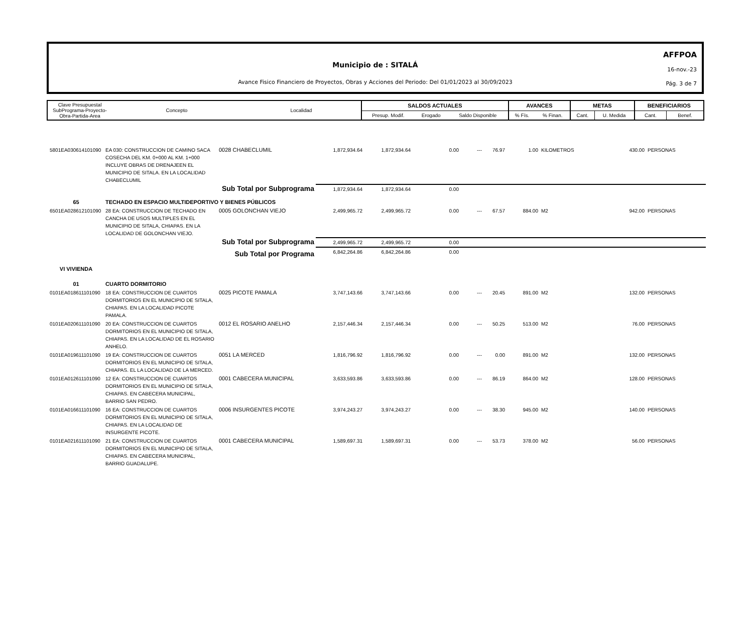AFFPOA
16-nov.-23
Pág. 3 de 7
Municipio de : SITALÁ
Avance Fisico Financiero de Proyectos, Obras y Acciones del Periodo: Del 01/01/2023 al 30/09/2023
| Clave Presupuestal SubPrograma-Proyecto- Obra-Partida-Area | Concepto | Localidad | SALDOS ACTUALES | | | AVANCES | | METAS | | BENEFICIARIOS | |
| | | | Presup. Modif. | Erogado | Saldo Disponible | % Fís. | % Finan. | Cant. | U. Medida | Cant. | Benef. |
| 5801EA030614101090 | EA 030: CONSTRUCCION DE CAMINO SACA COSECHA DEL KM. 0+000 AL KM. 1+000 INCLUYE OBRAS DE DRENAJEEN EL MUNICIPIO DE SITALA. EN LA LOCALIDAD CHABECLUMIL | 0028 CHABECLUMIL | 1,872,934.64 | 1,872,934.64 | 0.00 | --- | 76.97 | 1.00 | KILOMETROS | 430.00 | PERSONAS |
| | Sub Total por Subprograma | | 1,872,934.64 | 1,872,934.64 | 0.00 | | | | | | |
| 65 | TECHADO EN ESPACIO MULTIDEPORTIVO Y BIENES PÚBLICOS | | | | | | | | | | |
| 6501EA028612101090 | 28 EA: CONSTRUCCION DE TECHADO EN CANCHA DE USOS MULTIPLES EN EL MUNICIPIO DE SITALA, CHIAPAS. EN LA LOCALIDAD DE GOLONCHAN VIEJO. | 0005 GOLONCHAN VIEJO | 2,499,965.72 | 2,499,965.72 | 0.00 | --- | 67.57 | 884.00 | M2 | 942.00 | PERSONAS |
| | Sub Total por Subprograma | | 2,499,965.72 | 2,499,965.72 | 0.00 | | | | | | |
| | Sub Total por Programa | | 6,842,264.86 | 6,842,264.86 | 0.00 | | | | | | |
| VI VIVIENDA | | | | | | | | | | | |
| 01 | CUARTO DORMITORIO | | | | | | | | | | |
| 0101EA018611101090 | 18 EA: CONSTRUCCION DE CUARTOS DORMITORIOS EN EL MUNICIPIO DE SITALA, CHIAPAS. EN LA LOCALIDAD PICOTE PAMALA. | 0025 PICOTE PAMALA | 3,747,143.66 | 3,747,143.66 | 0.00 | --- | 20.45 | 891.00 | M2 | 132.00 | PERSONAS |
| 0101EA020611101090 | 20 EA: CONSTRUCCION DE CUARTOS DORMITORIOS EN EL MUNICIPIO DE SITALA, CHIAPAS. EN LA LOCALIDAD DE EL ROSARIO ANHELO. | 0012 EL ROSARIO ANELHO | 2,157,446.34 | 2,157,446.34 | 0.00 | --- | 50.25 | 513.00 | M2 | 76.00 | PERSONAS |
| 0101EA019611101090 | 19 EA: CONSTRUCCION DE CUARTOS DORMITORIOS EN EL MUNICIPIO DE SITALA, CHIAPAS. EL LA LOCALIDAD DE LA MERCED. | 0051 LA MERCED | 1,816,796.92 | 1,816,796.92 | 0.00 | --- | 0.00 | 891.00 | M2 | 132.00 | PERSONAS |
| 0101EA012611101090 | 12 EA: CONSTRUCCION DE CUARTOS DORMITORIOS EN EL MUNICIPIO DE SITALA, CHIAPAS. EN CABECERA MUNICIPAL, BARRIO SAN PEDRO. | 0001 CABECERA MUNICIPAL | 3,633,593.86 | 3,633,593.86 | 0.00 | --- | 86.19 | 864.00 | M2 | 128.00 | PERSONAS |
| 0101EA016611101090 | 16 EA: CONSTRUCCION DE CUARTOS DORMITORIOS EN EL MUNICIPIO DE SITALA, CHIAPAS. EN LA LOCALIDAD DE INSURGENTE PICOTE. | 0006 INSURGENTES PICOTE | 3,974,243.27 | 3,974,243.27 | 0.00 | --- | 38.30 | 945.00 | M2 | 140.00 | PERSONAS |
| 0101EA021611101090 | 21 EA: CONSTRUCCION DE CUARTOS DORMITORIOS EN EL MUNICIPIO DE SITALA, CHIAPAS. EN CABECERA MUNICIPAL, BARRIO GUADALUPE. | 0001 CABECERA MUNICIPAL | 1,589,697.31 | 1,589,697.31 | 0.00 | --- | 53.73 | 378.00 | M2 | 56.00 | PERSONAS |